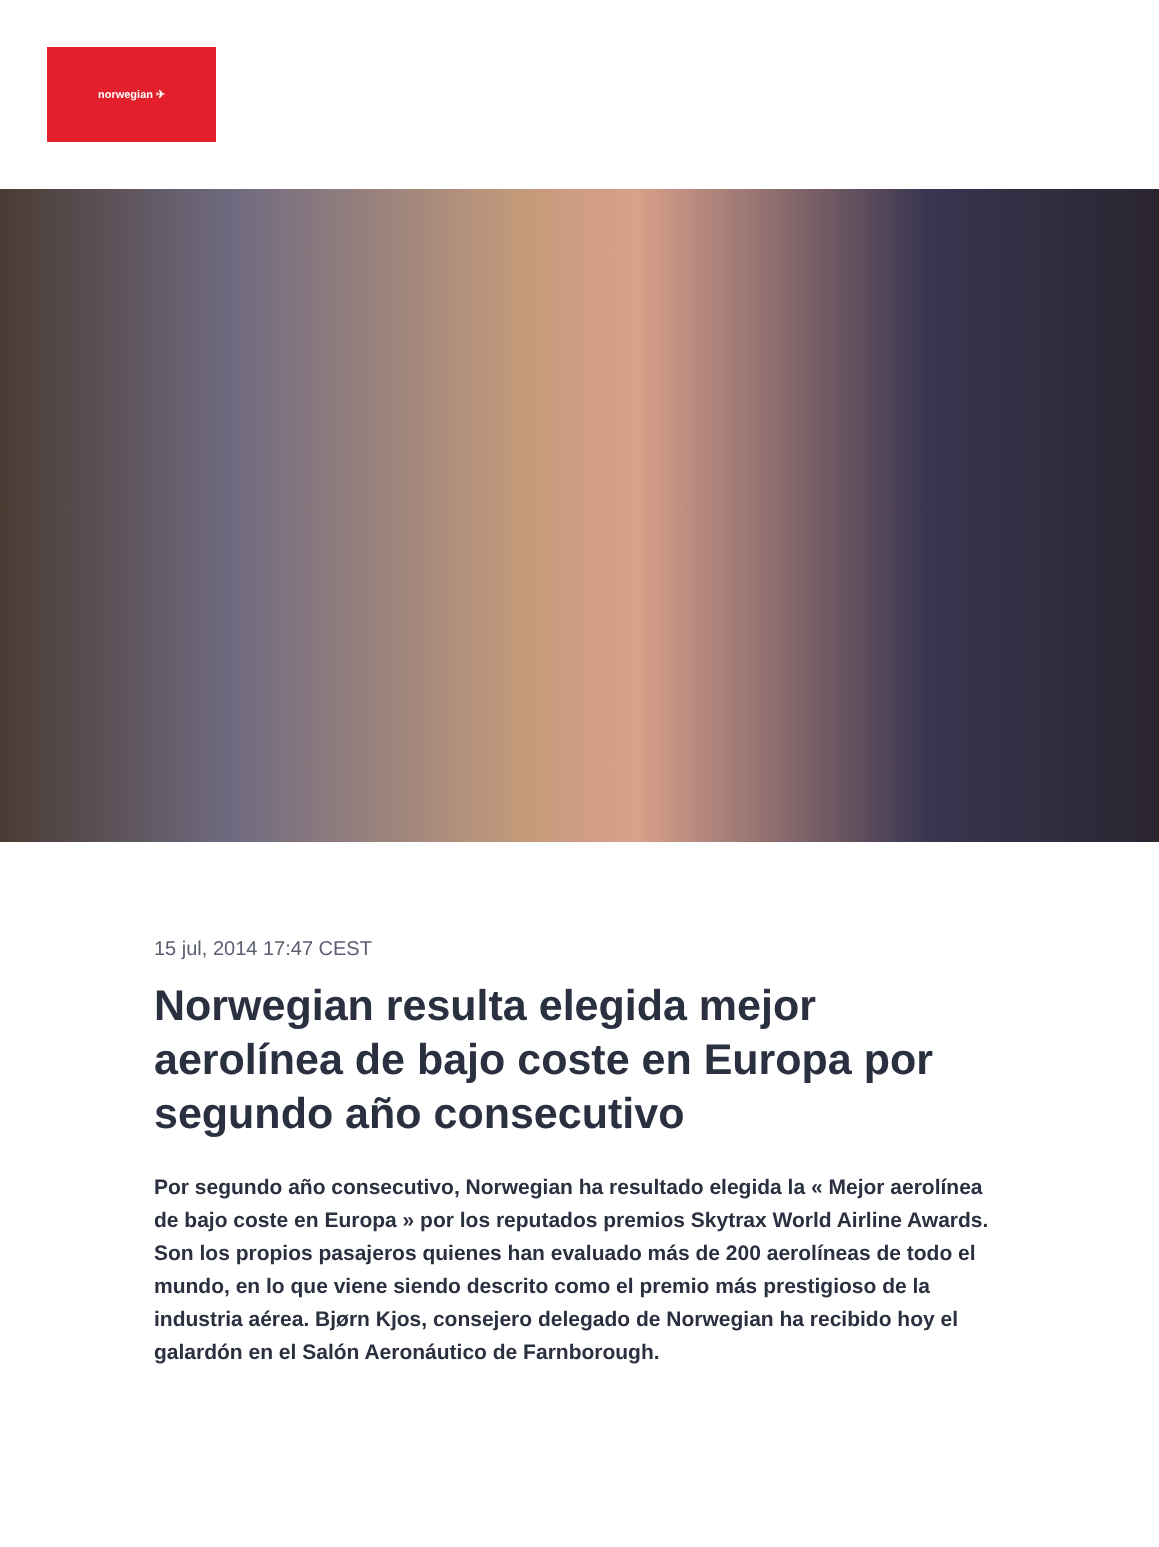norwegian ✈
15 jul, 2014 17:47 CEST
Norwegian resulta elegida mejor aerolínea de bajo coste en Europa por segundo año consecutivo
Por segundo año consecutivo, Norwegian ha resultado elegida la « Mejor aerolínea de bajo coste en Europa » por los reputados premios Skytrax World Airline Awards. Son los propios pasajeros quienes han evaluado más de 200 aerolíneas de todo el mundo, en lo que viene siendo descrito como el premio más prestigioso de la industria aérea. Bjørn Kjos, consejero delegado de Norwegian ha recibido hoy el galardón en el Salón Aeronáutico de Farnborough.